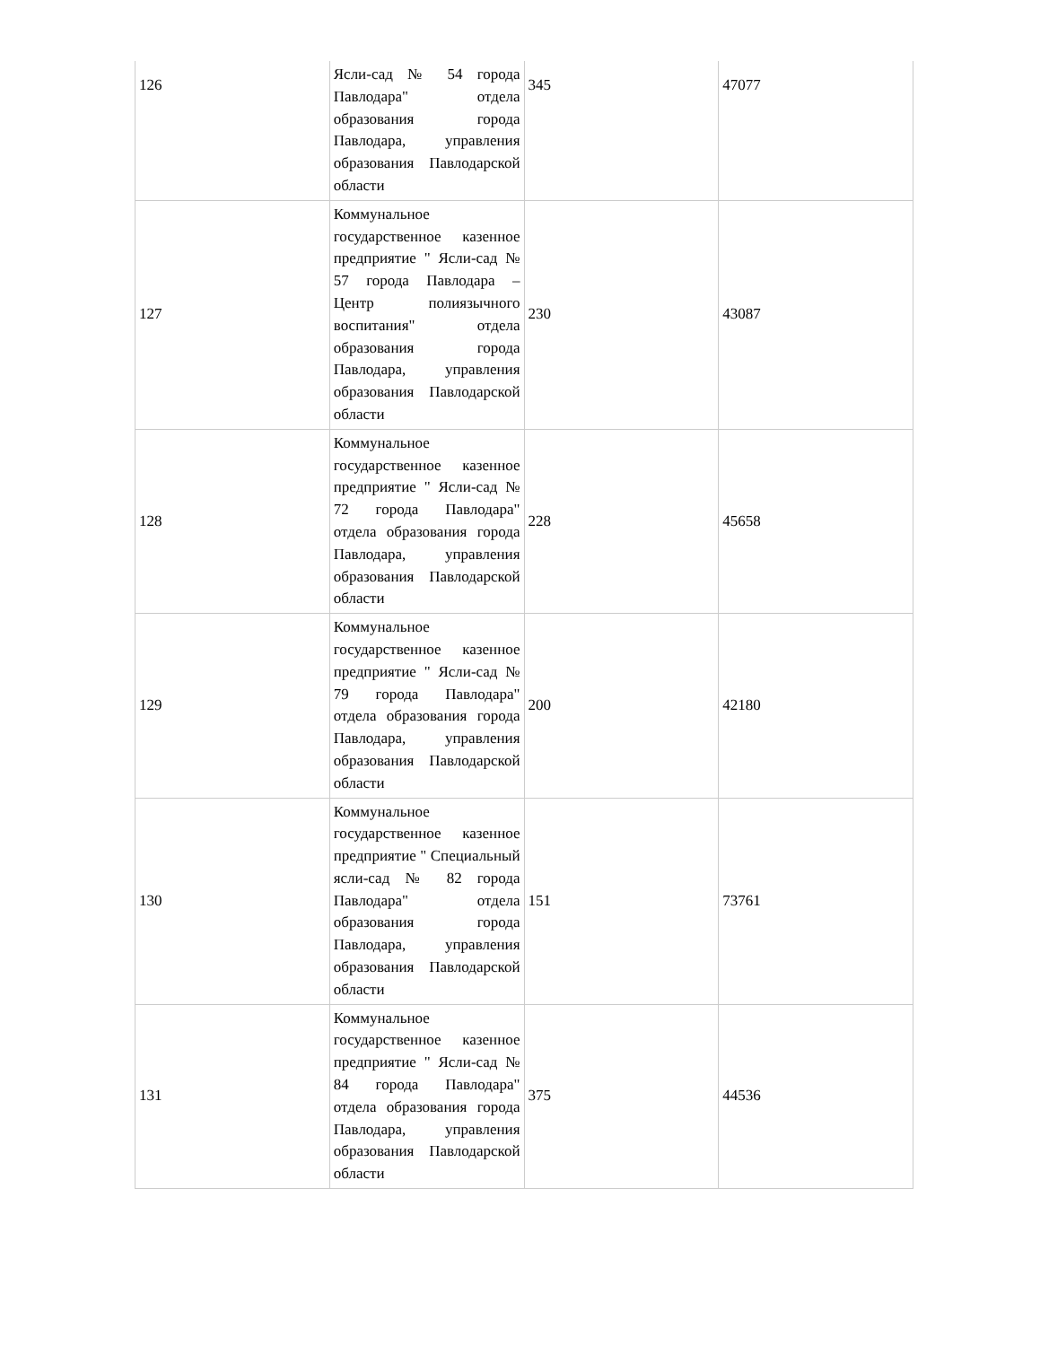| 126 | Ясли-сад № 54 города Павлодара" отдела образования города Павлодара, управления образования Павлодарской области | 345 | 47077 |
| 127 | Коммунальное государственное казенное предприятие " Ясли-сад № 57 города Павлодара – Центр полиязычного воспитания" отдела образования города Павлодара, управления образования Павлодарской области | 230 | 43087 |
| 128 | Коммунальное государственное казенное предприятие " Ясли-сад № 72 города Павлодара" отдела образования города Павлодара, управления образования Павлодарской области | 228 | 45658 |
| 129 | Коммунальное государственное казенное предприятие " Ясли-сад № 79 города Павлодара" отдела образования города Павлодара, управления образования Павлодарской области | 200 | 42180 |
| 130 | Коммунальное государственное казенное предприятие " Специальный ясли-сад № 82 города Павлодара" отдела образования города Павлодара, управления образования Павлодарской области | 151 | 73761 |
| 131 | Коммунальное государственное казенное предприятие " Ясли-сад № 84 города Павлодара" отдела образования города Павлодара, управления образования Павлодарской области | 375 | 44536 |